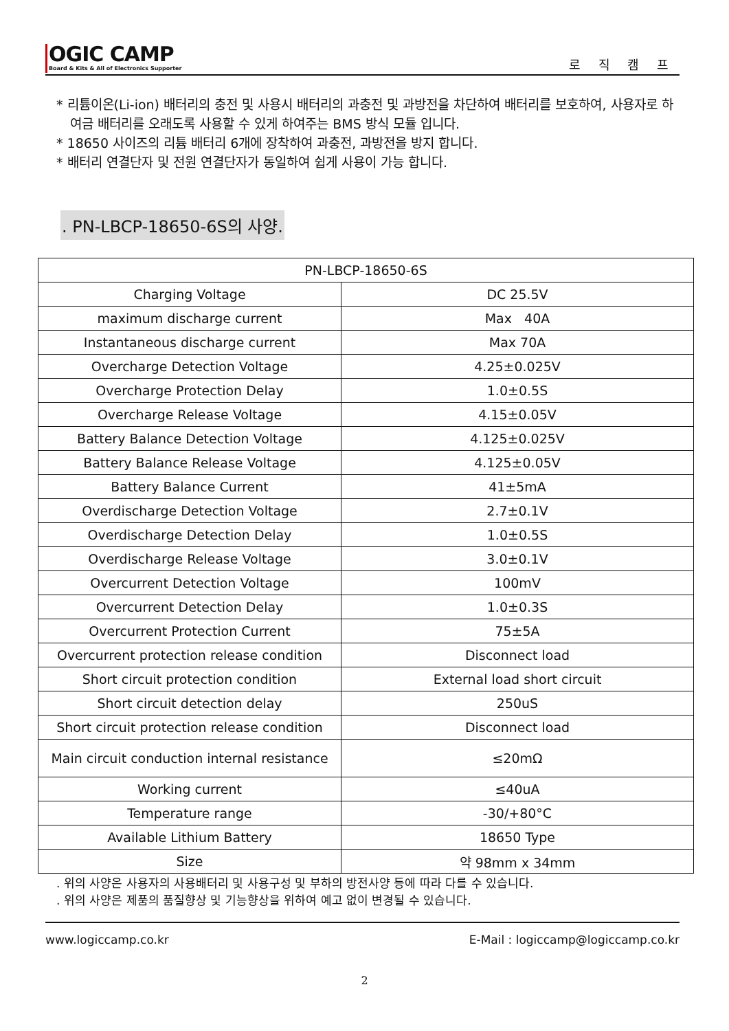OGIC CAMP
Board & Kits & All of Electronics Supporter
로 직 캠 프
* 리튬이온(Li-ion) 배터리의 충전 및 사용시 배터리의 과충전 및 과방전을 차단하여 배터리를 보호하여, 사용자로 하여금 배터리를 오래도록 사용할 수 있게 하여주는 BMS 방식 모듈 입니다.
* 18650 사이즈의 리튬 배터리 6개에 장착하여 과충전, 과방전을 방지 합니다.
* 배터리 연결단자 및 전원 연결단자가 동일하여 쉽게 사용이 가능 합니다.
. PN-LBCP-18650-6S의 사양.
| PN-LBCP-18650-6S | |
| Charging Voltage | DC 25.5V |
| maximum discharge current | Max 40A |
| Instantaneous discharge current | Max 70A |
| Overcharge Detection Voltage | 4.25±0.025V |
| Overcharge Protection Delay | 1.0±0.5S |
| Overcharge Release Voltage | 4.15±0.05V |
| Battery Balance Detection Voltage | 4.125±0.025V |
| Battery Balance Release Voltage | 4.125±0.05V |
| Battery Balance Current | 41±5mA |
| Overdischarge Detection Voltage | 2.7±0.1V |
| Overdischarge Detection Delay | 1.0±0.5S |
| Overdischarge Release Voltage | 3.0±0.1V |
| Overcurrent Detection Voltage | 100mV |
| Overcurrent Detection Delay | 1.0±0.3S |
| Overcurrent Protection Current | 75±5A |
| Overcurrent protection release condition | Disconnect load |
| Short circuit protection condition | External load short circuit |
| Short circuit detection delay | 250uS |
| Short circuit protection release condition | Disconnect load |
| Main circuit conduction internal resistance | ≤20mΩ |
| Working current | ≤40uA |
| Temperature range | -30/+80°C |
| Available Lithium Battery | 18650 Type |
| Size | 약 98mm x 34mm |
. 위의 사양은 사용자의 사용배터리 및 사용구성 및 부하의 방전사양 등에 따라 다를 수 있습니다.
. 위의 사양은 제품의 품질향상 및 기능향상을 위하여 예고 없이 변경될 수 있습니다.
www.logiccamp.co.kr E-Mail : logiccamp@logiccamp.co.kr
2